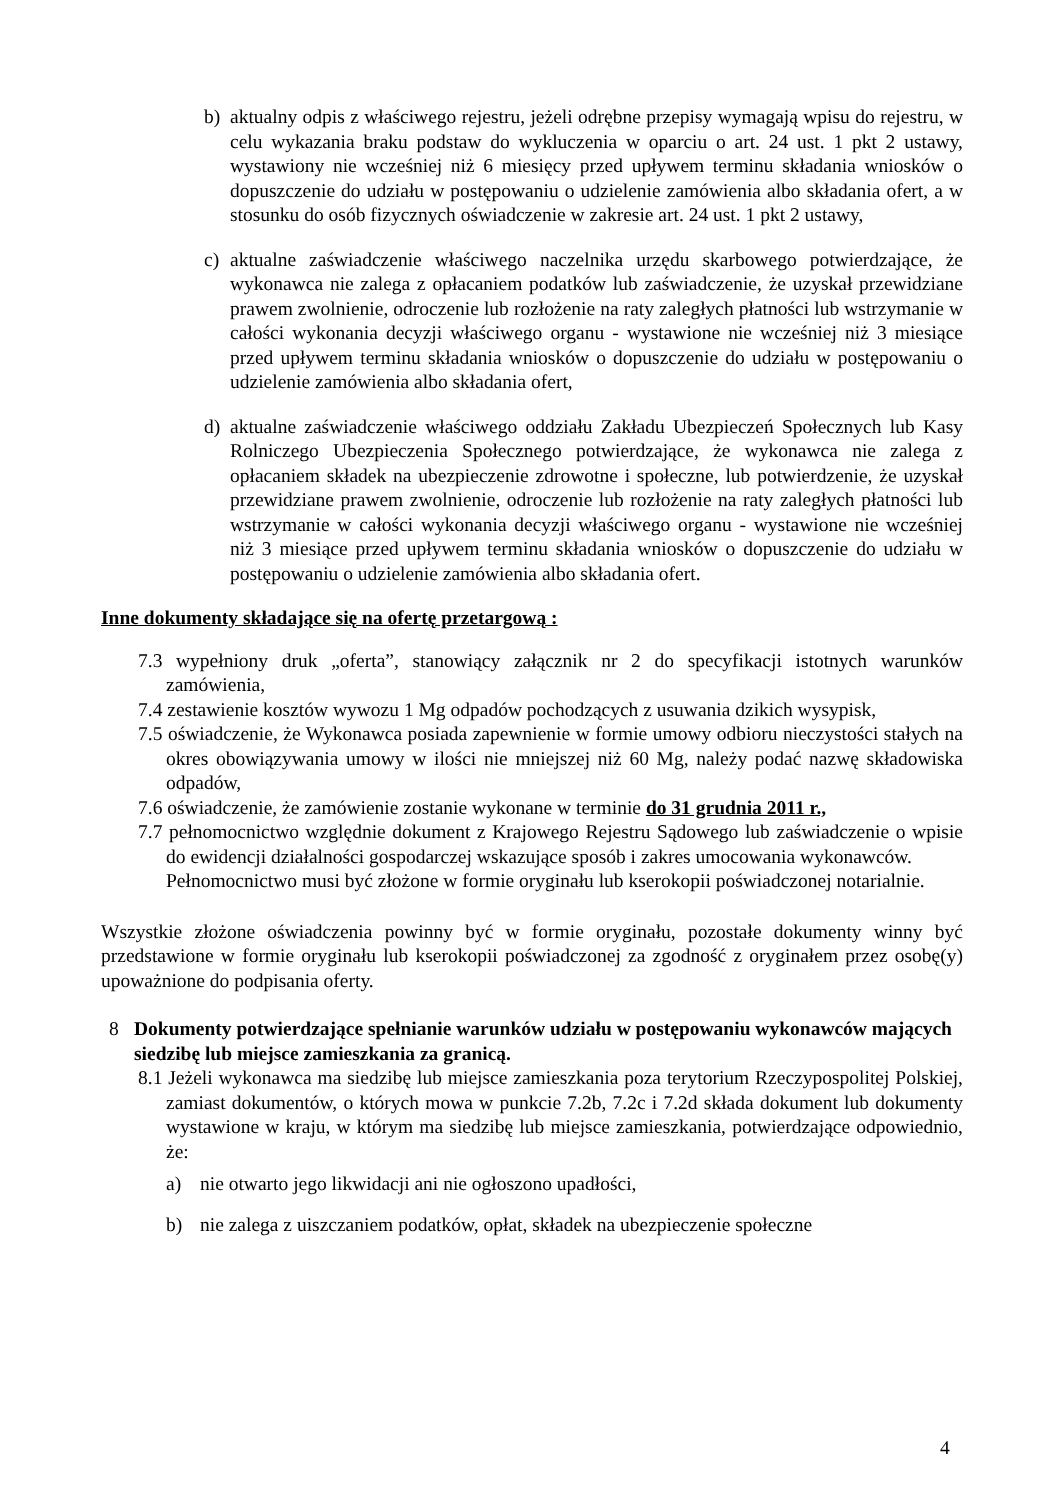b) aktualny odpis z właściwego rejestru, jeżeli odrębne przepisy wymagają wpisu do rejestru, w celu wykazania braku podstaw do wykluczenia w oparciu o art. 24 ust. 1 pkt 2 ustawy, wystawiony nie wcześniej niż 6 miesięcy przed upływem terminu składania wniosków o dopuszczenie do udziału w postępowaniu o udzielenie zamówienia albo składania ofert, a w stosunku do osób fizycznych oświadczenie w zakresie art. 24 ust. 1 pkt 2 ustawy,
c) aktualne zaświadczenie właściwego naczelnika urzędu skarbowego potwierdzające, że wykonawca nie zalega z opłacaniem podatków lub zaświadczenie, że uzyskał przewidziane prawem zwolnienie, odroczenie lub rozłożenie na raty zaległych płatności lub wstrzymanie w całości wykonania decyzji właściwego organu - wystawione nie wcześniej niż 3 miesiące przed upływem terminu składania wniosków o dopuszczenie do udziału w postępowaniu o udzielenie zamówienia albo składania ofert,
d) aktualne zaświadczenie właściwego oddziału Zakładu Ubezpieczeń Społecznych lub Kasy Rolniczego Ubezpieczenia Społecznego potwierdzające, że wykonawca nie zalega z opłacaniem składek na ubezpieczenie zdrowotne i społeczne, lub potwierdzenie, że uzyskał przewidziane prawem zwolnienie, odroczenie lub rozłożenie na raty zaległych płatności lub wstrzymanie w całości wykonania decyzji właściwego organu - wystawione nie wcześniej niż 3 miesiące przed upływem terminu składania wniosków o dopuszczenie do udziału w postępowaniu o udzielenie zamówienia albo składania ofert.
Inne dokumenty składające się na ofertę przetargową :
7.3 wypełniony druk „oferta”, stanowiący załącznik nr 2 do specyfikacji istotnych warunków zamówienia,
7.4 zestawienie kosztów wywozu 1 Mg odpadów pochodzących z usuwania dzikich wysypisk,
7.5 oświadczenie, że Wykonawca posiada zapewnienie w formie umowy odbioru nieczystości stałych na okres obowiązywania umowy w ilości nie mniejszej niż 60 Mg, należy podać nazwę składowiska odpadów,
7.6 oświadczenie, że zamówienie zostanie wykonane w terminie do 31 grudnia 2011 r.,
7.7 pełnomocnictwo względnie dokument z Krajowego Rejestru Sądowego lub zaświadczenie o wpisie do ewidencji działalności gospodarczej wskazujące sposób i zakres umocowania wykonawców.
Pełnomocnictwo musi być złożone w formie oryginału lub kserokopii poświadczonej notarialnie.
Wszystkie złożone oświadczenia powinny być w formie oryginału, pozostałe dokumenty winny być przedstawione w formie oryginału lub kserokopii poświadczonej za zgodność z oryginałem przez osobę(y) upoważnione do podpisania oferty.
8 Dokumenty potwierdzające spełnianie warunków udziału w postępowaniu wykonawców mających siedzibę lub miejsce zamieszkania za granicą.
8.1 Jeżeli wykonawca ma siedzibę lub miejsce zamieszkania poza terytorium Rzeczypospolitej Polskiej, zamiast dokumentów, o których mowa w punkcie 7.2b, 7.2c i 7.2d składa dokument lub dokumenty wystawione w kraju, w którym ma siedzibę lub miejsce zamieszkania, potwierdzające odpowiednio, że:
a) nie otwarto jego likwidacji ani nie ogłoszono upadłości,
b) nie zalega z uiszczaniem podatków, opłat, składek na ubezpieczenie społeczne
4